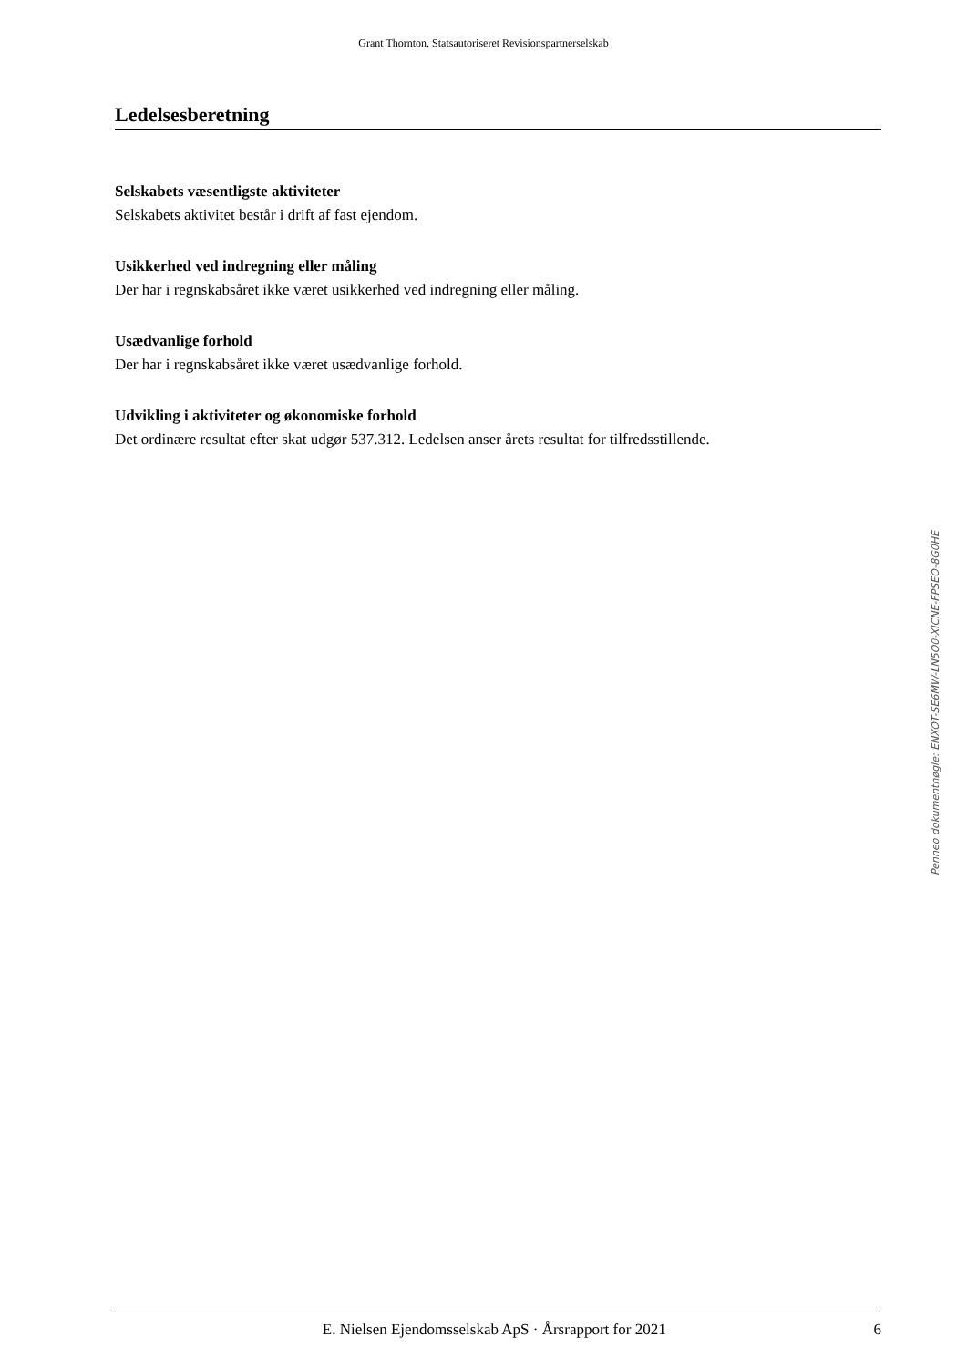Grant Thornton, Statsautoriseret Revisionspartnerselskab
Ledelsesberetning
Selskabets væsentligste aktiviteter
Selskabets aktivitet består i drift af fast ejendom.
Usikkerhed ved indregning eller måling
Der har i regnskabsåret ikke været usikkerhed ved indregning eller måling.
Usædvanlige forhold
Der har i regnskabsåret ikke været usædvanlige forhold.
Udvikling i aktiviteter og økonomiske forhold
Det ordinære resultat efter skat udgør 537.312. Ledelsen anser årets resultat for tilfredsstillende.
Penneo dokumentnøgle: ENXOT-SE6MW-LN5O0-XICNE-FPSEO-8G0HE
E. Nielsen Ejendomsselskab ApS · Årsrapport for 2021 6